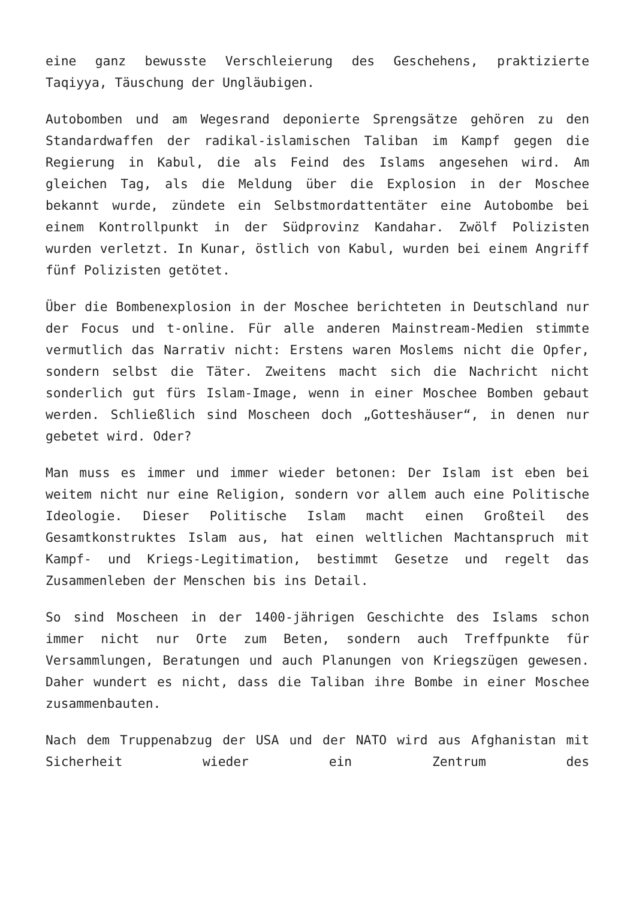eine ganz bewusste Verschleierung des Geschehens, praktizierte Taqiyya, Täuschung der Ungläubigen.
Autobomben und am Wegesrand deponierte Sprengsätze gehören zu den Standardwaffen der radikal-islamischen Taliban im Kampf gegen die Regierung in Kabul, die als Feind des Islams angesehen wird. Am gleichen Tag, als die Meldung über die Explosion in der Moschee bekannt wurde, zündete ein Selbstmordattentäter eine Autobombe bei einem Kontrollpunkt in der Südprovinz Kandahar. Zwölf Polizisten wurden verletzt. In Kunar, östlich von Kabul, wurden bei einem Angriff fünf Polizisten getötet.
Über die Bombenexplosion in der Moschee berichteten in Deutschland nur der Focus und t-online. Für alle anderen Mainstream-Medien stimmte vermutlich das Narrativ nicht: Erstens waren Moslems nicht die Opfer, sondern selbst die Täter. Zweitens macht sich die Nachricht nicht sonderlich gut fürs Islam-Image, wenn in einer Moschee Bomben gebaut werden. Schließlich sind Moscheen doch „Gotteshäuser“, in denen nur gebetet wird. Oder?
Man muss es immer und immer wieder betonen: Der Islam ist eben bei weitem nicht nur eine Religion, sondern vor allem auch eine Politische Ideologie. Dieser Politische Islam macht einen Großteil des Gesamtkonstruktes Islam aus, hat einen weltlichen Machtanspruch mit Kampf- und Kriegs-Legitimation, bestimmt Gesetze und regelt das Zusammenleben der Menschen bis ins Detail.
So sind Moscheen in der 1400-jährigen Geschichte des Islams schon immer nicht nur Orte zum Beten, sondern auch Treffpunkte für Versammlungen, Beratungen und auch Planungen von Kriegszügen gewesen. Daher wundert es nicht, dass die Taliban ihre Bombe in einer Moschee zusammenbauten.
Nach dem Truppenabzug der USA und der NATO wird aus Afghanistan mit Sicherheit wieder ein Zentrum des